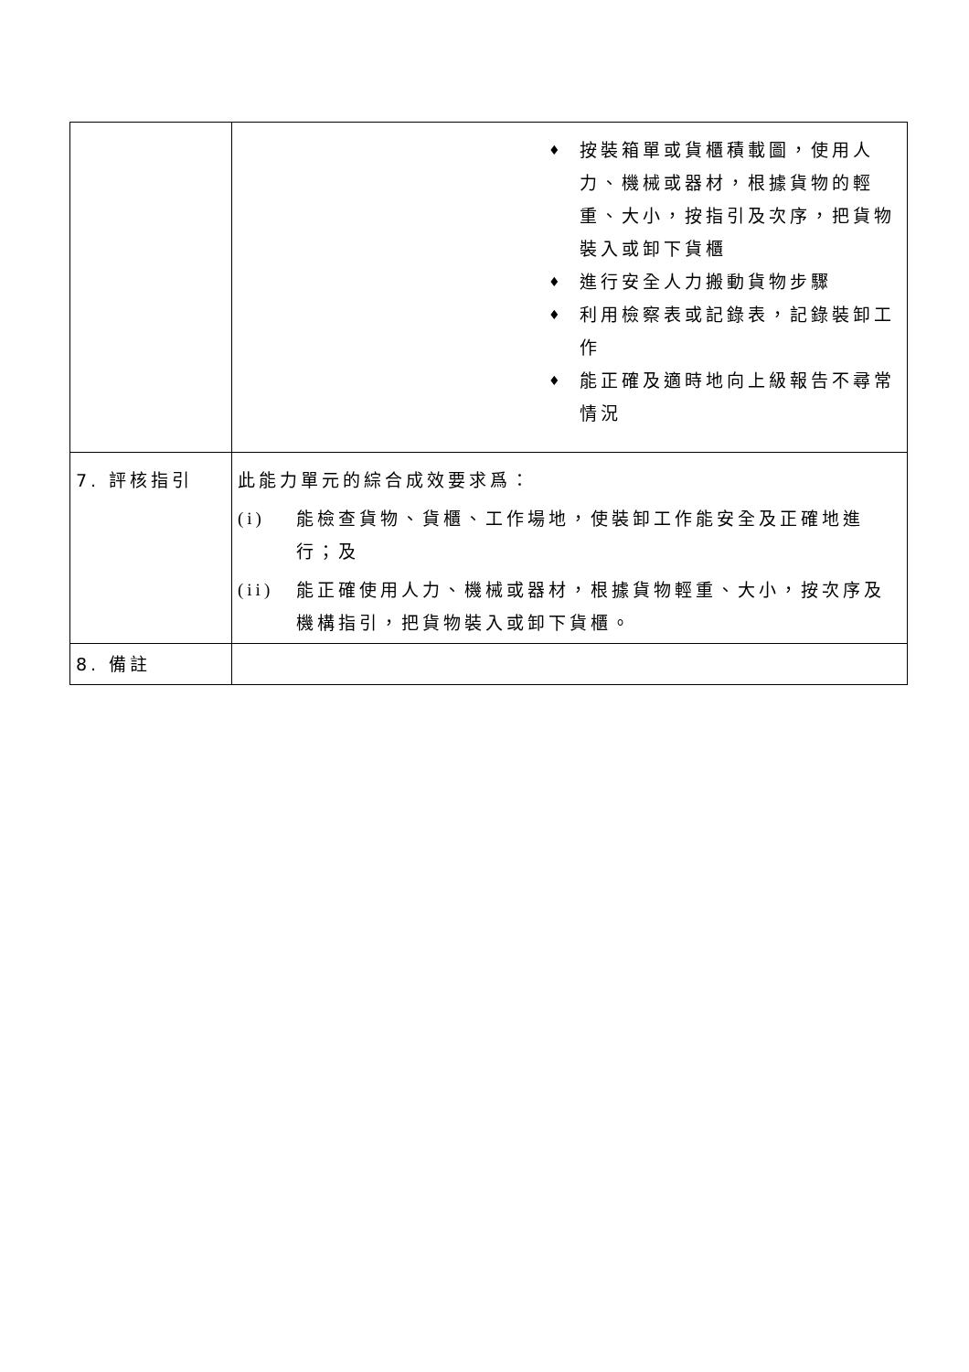| | ♦ 按裝箱單或貨櫃積載圖，使用人力、機械或器材，根據貨物的輕重、大小，按指引及次序，把貨物裝入或卸下貨櫃 ♦ 進行安全人力搬動貨物步驟 ♦ 利用檢察表或記錄表，記錄裝卸工作 ♦ 能正確及適時地向上級報告不尋常情況 |
| 7. 評核指引 | 此能力單元的綜合成效要求爲： (i) 能檢查貨物、貨櫃、工作場地，使裝卸工作能安全及正確地進行；及 (ii) 能正確使用人力、機械或器材，根據貨物輕重、大小，按次序及機構指引，把貨物裝入或卸下貨櫃。 |
| 8. 備註 | |